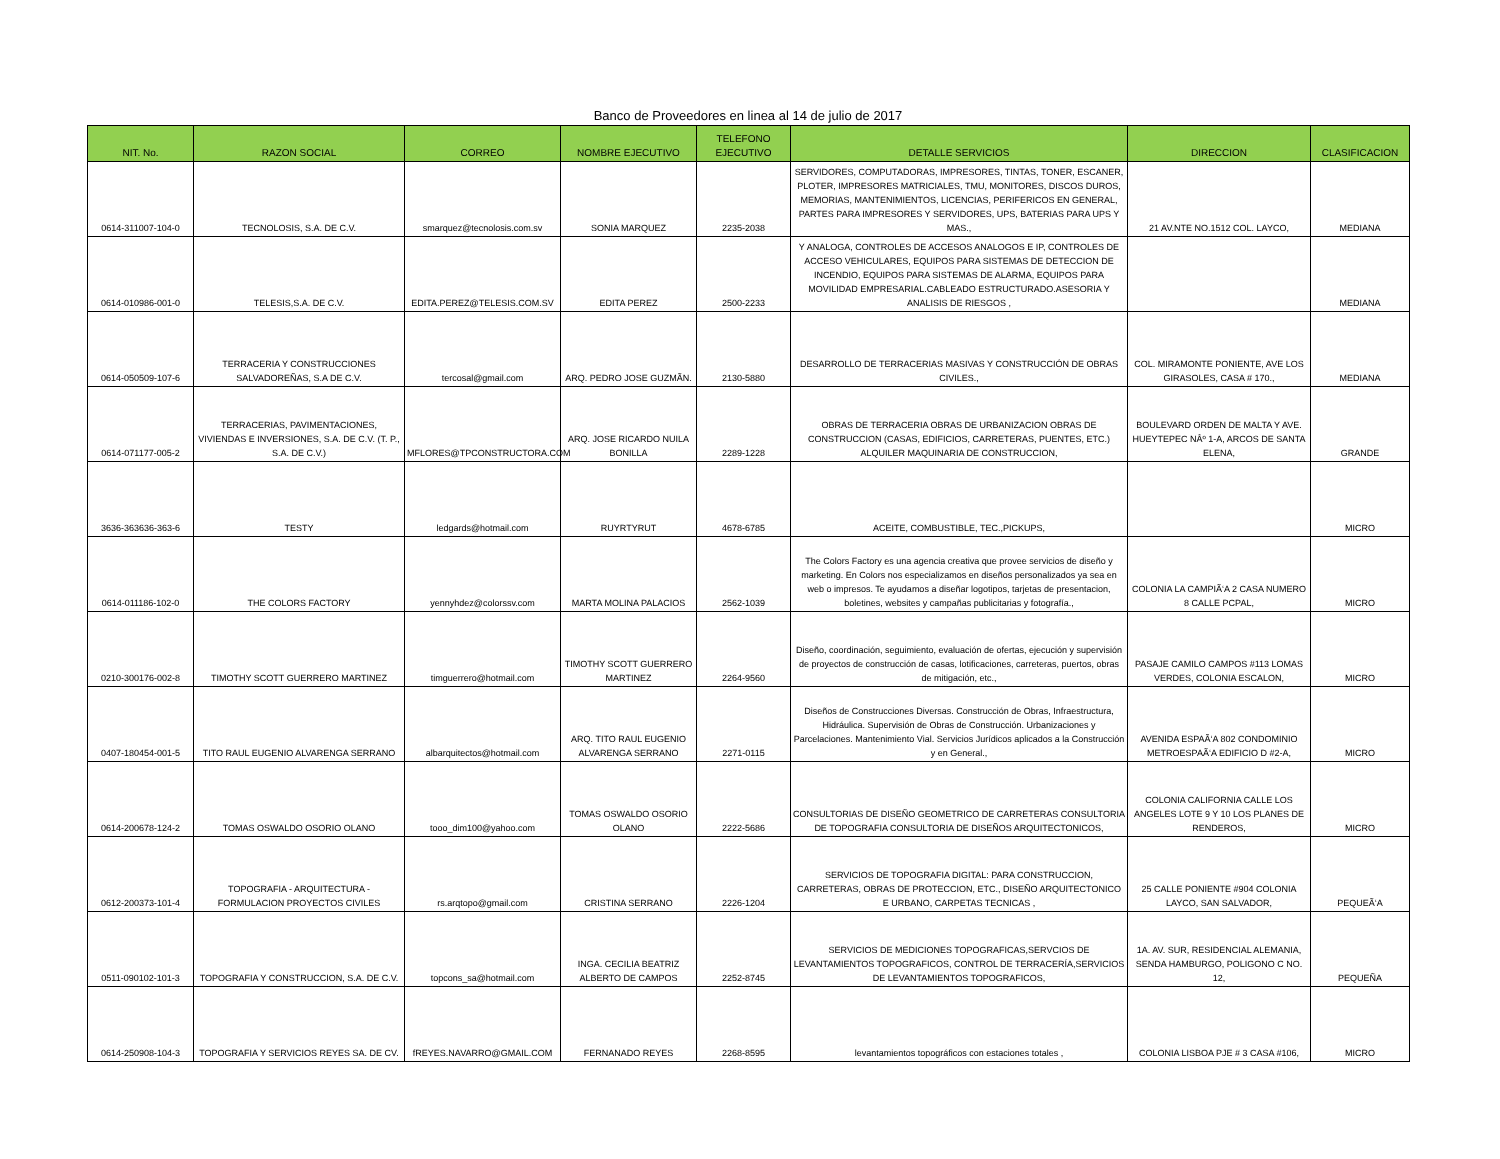Banco de Proveedores en linea al 14 de julio de 2017
| NIT. No. | RAZON SOCIAL | CORREO | NOMBRE EJECUTIVO | TELEFONO EJECUTIVO | DETALLE SERVICIOS | DIRECCION | CLASIFICACION |
| --- | --- | --- | --- | --- | --- | --- | --- |
| 0614-311007-104-0 | TECNOLOSIS, S.A. DE C.V. | smarquez@tecnolosis.com.sv | SONIA MARQUEZ | 2235-2038 | SERVIDORES, COMPUTADORAS, IMPRESORES, TINTAS, TONER, ESCANER, PLOTER, IMPRESORES MATRICIALES, TMU, MONITORES, DISCOS DUROS, MEMORIAS, MANTENIMIENTOS, LICENCIAS, PERIFERICOS EN GENERAL, PARTES PARA IMPRESORES Y SERVIDORES, UPS, BATERIAS PARA UPS Y MAS., | 21 AV.NTE NO.1512 COL. LAYCO, | MEDIANA |
| 0614-010986-001-0 | TELESIS,S.A. DE C.V. | EDITA.PEREZ@TELESIS.COM.SV | EDITA PEREZ | 2500-2233 | Y ANALOGA, CONTROLES DE ACCESOS ANALOGOS E IP, CONTROLES DE ACCESO VEHICULARES, EQUIPOS PARA SISTEMAS DE DETECCION DE INCENDIO, EQUIPOS PARA SISTEMAS DE ALARMA, EQUIPOS PARA MOVILIDAD EMPRESARIAL.CABLEADO ESTRUCTURADO.ASESORIA Y ANALISIS DE RIESGOS , | | MEDIANA |
| 0614-050509-107-6 | TERRACERIA Y CONSTRUCCIONES SALVADOREÑAS, S.A DE C.V. | tercosal@gmail.com | ARQ. PEDRO JOSE GUZMÃN. | 2130-5880 | DESARROLLO DE TERRACERIAS MASIVAS Y CONSTRUCCIÓN DE OBRAS CIVILES., | COL. MIRAMONTE PONIENTE, AVE LOS GIRASOLES, CASA # 170., | MEDIANA |
| 0614-071177-005-2 | TERRACERIAS, PAVIMENTACIONES, VIVIENDAS E INVERSIONES, S.A. DE C.V. (T. P., S.A. DE C.V.) | MFLORES@TPCONSTRUCTORA.COM | ARQ. JOSE RICARDO NUILA BONILLA | 2289-1228 | OBRAS DE TERRACERIA OBRAS DE URBANIZACION OBRAS DE CONSTRUCCION (CASAS, EDIFICIOS, CARRETERAS, PUENTES, ETC.) ALQUILER MAQUINARIA DE CONSTRUCCION, | BOULEVARD ORDEN DE MALTA Y AVE. HUEYTEPEC NÂº 1-A, ARCOS DE SANTA ELENA, | GRANDE |
| 3636-363636-363-6 | TESTY | ledgards@hotmail.com | RUYRTYRUT | 4678-6785 | ACEITE, COMBUSTIBLE, TEC.,PICKUPS, | | MICRO |
| 0614-011186-102-0 | THE COLORS FACTORY | yennyhdez@colorssv.com | MARTA MOLINA PALACIOS | 2562-1039 | The Colors Factory es una agencia creativa que provee servicios de diseño y marketing. En Colors nos especializamos en diseños personalizados ya sea en web o impresos. Te ayudamos a diseñar logotipos, tarjetas de presentacion, boletines, websites y campañas publicitarias y fotografía., | COLONIA LA CAMPIÃ‘A 2 CASA NUMERO 8 CALLE PCPAL, | MICRO |
| 0210-300176-002-8 | TIMOTHY SCOTT GUERRERO MARTINEZ | timguerrero@hotmail.com | TIMOTHY SCOTT GUERRERO MARTINEZ | 2264-9560 | Diseño, coordinación, seguimiento, evaluación de ofertas, ejecución y supervisión de proyectos de construcción de casas, lotificaciones, carreteras, puertos, obras de mitigación, etc., | PASAJE CAMILO CAMPOS #113 LOMAS VERDES, COLONIA ESCALON, | MICRO |
| 0407-180454-001-5 | TITO RAUL EUGENIO ALVARENGA SERRANO | albarquitectos@hotmail.com | ARQ. TITO RAUL EUGENIO ALVARENGA SERRANO | 2271-0115 | Diseños de Construcciones Diversas. Construcción de Obras, Infraestructura, Hidráulica. Supervisión de Obras de Construcción. Urbanizaciones y Parcelaciones. Mantenimiento Vial. Servicios Jurídicos aplicados a la Construcción y en General., | AVENIDA ESPAÃ‘A 802 CONDOMINIO METROESPAÃ‘A EDIFICIO D #2-A, | MICRO |
| 0614-200678-124-2 | TOMAS OSWALDO OSORIO OLANO | tooo_dim100@yahoo.com | TOMAS OSWALDO OSORIO OLANO | 2222-5686 | CONSULTORIAS DE DISEÑO GEOMETRICO DE CARRETERAS CONSULTORIA DE TOPOGRAFIA CONSULTORIA DE DISEÑOS ARQUITECTONICOS, | COLONIA CALIFORNIA CALLE LOS ANGELES LOTE 9 Y 10 LOS PLANES DE RENDEROS, | MICRO |
| 0612-200373-101-4 | TOPOGRAFIA - ARQUITECTURA - FORMULACION PROYECTOS CIVILES | rs.arqtopo@gmail.com | CRISTINA SERRANO | 2226-1204 | SERVICIOS DE TOPOGRAFIA DIGITAL: PARA CONSTRUCCION, CARRETERAS, OBRAS DE PROTECCION, ETC., DISEÑO ARQUITECTONICO E URBANO, CARPETAS TECNICAS , | 25 CALLE PONIENTE #904 COLONIA LAYCO, SAN SALVADOR, | PEQUEÃ‘A |
| 0511-090102-101-3 | TOPOGRAFIA Y CONSTRUCCION, S.A. DE C.V. | topcons_sa@hotmail.com | INGA. CECILIA BEATRIZ ALBERTO DE CAMPOS | 2252-8745 | SERVICIOS DE MEDICIONES TOPOGRAFICAS,SERVCIOS DE LEVANTAMIENTOS TOPOGRAFICOS, CONTROL DE TERRACERÍA,SERVICIOS DE LEVANTAMIENTOS TOPOGRAFICOS, | 1A. AV. SUR, RESIDENCIAL ALEMANIA, SENDA HAMBURGO, POLIGONO C NO. 12, | PEQUEÑA |
| 0614-250908-104-3 | TOPOGRAFIA Y SERVICIOS REYES SA. DE CV. | fREYES.NAVARRO@GMAIL.COM | FERNANADO REYES | 2268-8595 | levantamientos topográficos con estaciones totales , | COLONIA LISBOA PJE # 3 CASA #106, | MICRO |